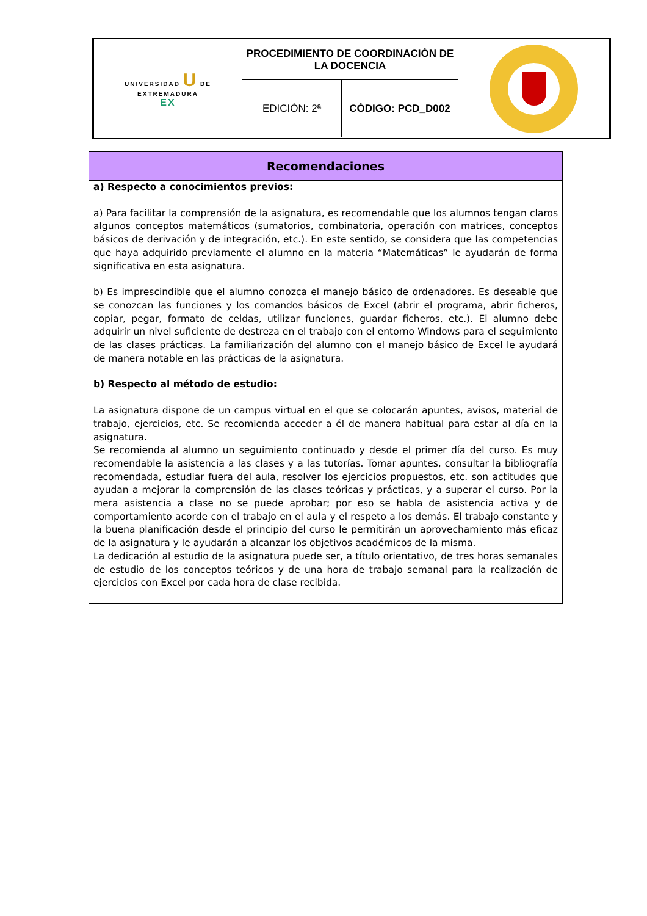| UNIVERSIDAD U DE EXTREMADURA EX | PROCEDIMIENTO DE COORDINACIÓN DE LA DOCENCIA | | |
| | EDICIÓN: 2ª | CÓDIGO: PCD_D002 | |
Recomendaciones
a) Respecto a conocimientos previos:
a) Para facilitar la comprensión de la asignatura, es recomendable que los alumnos tengan claros algunos conceptos matemáticos (sumatorios, combinatoria, operación con matrices, conceptos básicos de derivación y de integración, etc.). En este sentido, se considera que las competencias que haya adquirido previamente el alumno en la materia “Matemáticas” le ayudarán de forma significativa en esta asignatura.
b) Es imprescindible que el alumno conozca el manejo básico de ordenadores. Es deseable que se conozcan las funciones y los comandos básicos de Excel (abrir el programa, abrir ficheros, copiar, pegar, formato de celdas, utilizar funciones, guardar ficheros, etc.). El alumno debe adquirir un nivel suficiente de destreza en el trabajo con el entorno Windows para el seguimiento de las clases prácticas. La familiarización del alumno con el manejo básico de Excel le ayudará de manera notable en las prácticas de la asignatura.
b) Respecto al método de estudio:
La asignatura dispone de un campus virtual en el que se colocarán apuntes, avisos, material de trabajo, ejercicios, etc. Se recomienda acceder a él de manera habitual para estar al día en la asignatura.
Se recomienda al alumno un seguimiento continuado y desde el primer día del curso. Es muy recomendable la asistencia a las clases y a las tutorías. Tomar apuntes, consultar la bibliografía recomendada, estudiar fuera del aula, resolver los ejercicios propuestos, etc. son actitudes que ayudan a mejorar la comprensión de las clases teóricas y prácticas, y a superar el curso. Por la mera asistencia a clase no se puede aprobar; por eso se habla de asistencia activa y de comportamiento acorde con el trabajo en el aula y el respeto a los demás. El trabajo constante y la buena planificación desde el principio del curso le permitirán un aprovechamiento más eficaz de la asignatura y le ayudarán a alcanzar los objetivos académicos de la misma.
La dedicación al estudio de la asignatura puede ser, a título orientativo, de tres horas semanales de estudio de los conceptos teóricos y de una hora de trabajo semanal para la realización de ejercicios con Excel por cada hora de clase recibida.